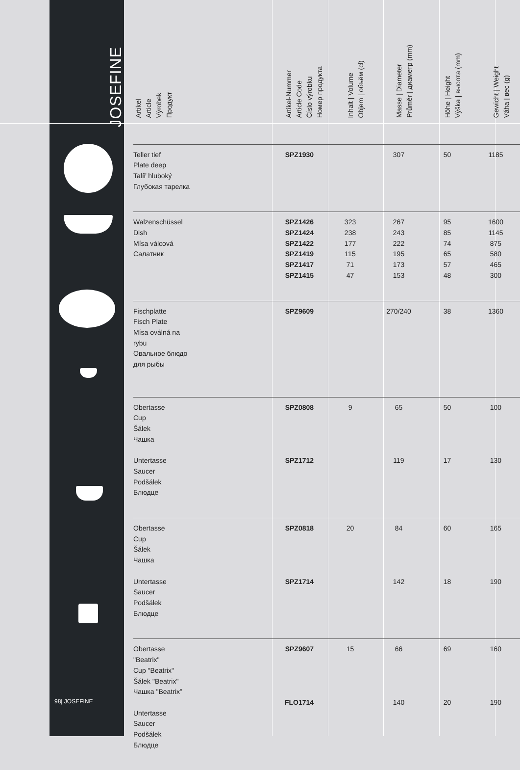JOSEFINE
| Artikel Article Výrobek Продукт | Artikel-Nummer Article Code Číslo výrobku Номер продукта | Inhalt / Volume Objem / объём (cl) | Masse / Diameter Průměr / диаметр (mm) | Höhe / Height Výška / высота (mm) | Gewicht / Weight Váha / вес (g) |
| --- | --- | --- | --- | --- | --- |
| Teller tief Plate deep Talíř hluboký Глубокая тарелка | SPZ1930 | | 307 | 50 | 1185 |
| Walzenschüssel Dish Mísa válcová Салатник | SPZ1426 SPZ1424 SPZ1422 SPZ1419 SPZ1417 SPZ1415 | 323 238 177 115 71 47 | 267 243 222 195 173 153 | 95 85 74 65 57 48 | 1600 1145 875 580 465 300 |
| Fischplatte Fisch Plate Mísa oválná na rybu Овальное блюдо для рыбы | SPZ9609 | | 270/240 | 38 | 1360 |
| Obertasse Cup Šálek Чашка Untertasse Saucer Podšálek Блюдце | SPZ0808 SPZ1712 | 9 | 65 119 | 50 17 | 100 130 |
| Obertasse Cup Šálek Чашка Untertasse Saucer Podšálek Блюдце | SPZ0818 SPZ1714 | 20 | 84 142 | 60 18 | 165 190 |
| Obertasse "Beatrix" Cup "Beatrix" Šálek "Beatrix" Чашка "Beatrix” Untertasse Saucer Podšálek Блюдце | SPZ9607 FLO1714 | 15 | 66 140 | 69 20 | 160 190 |
98| JOSEFINE